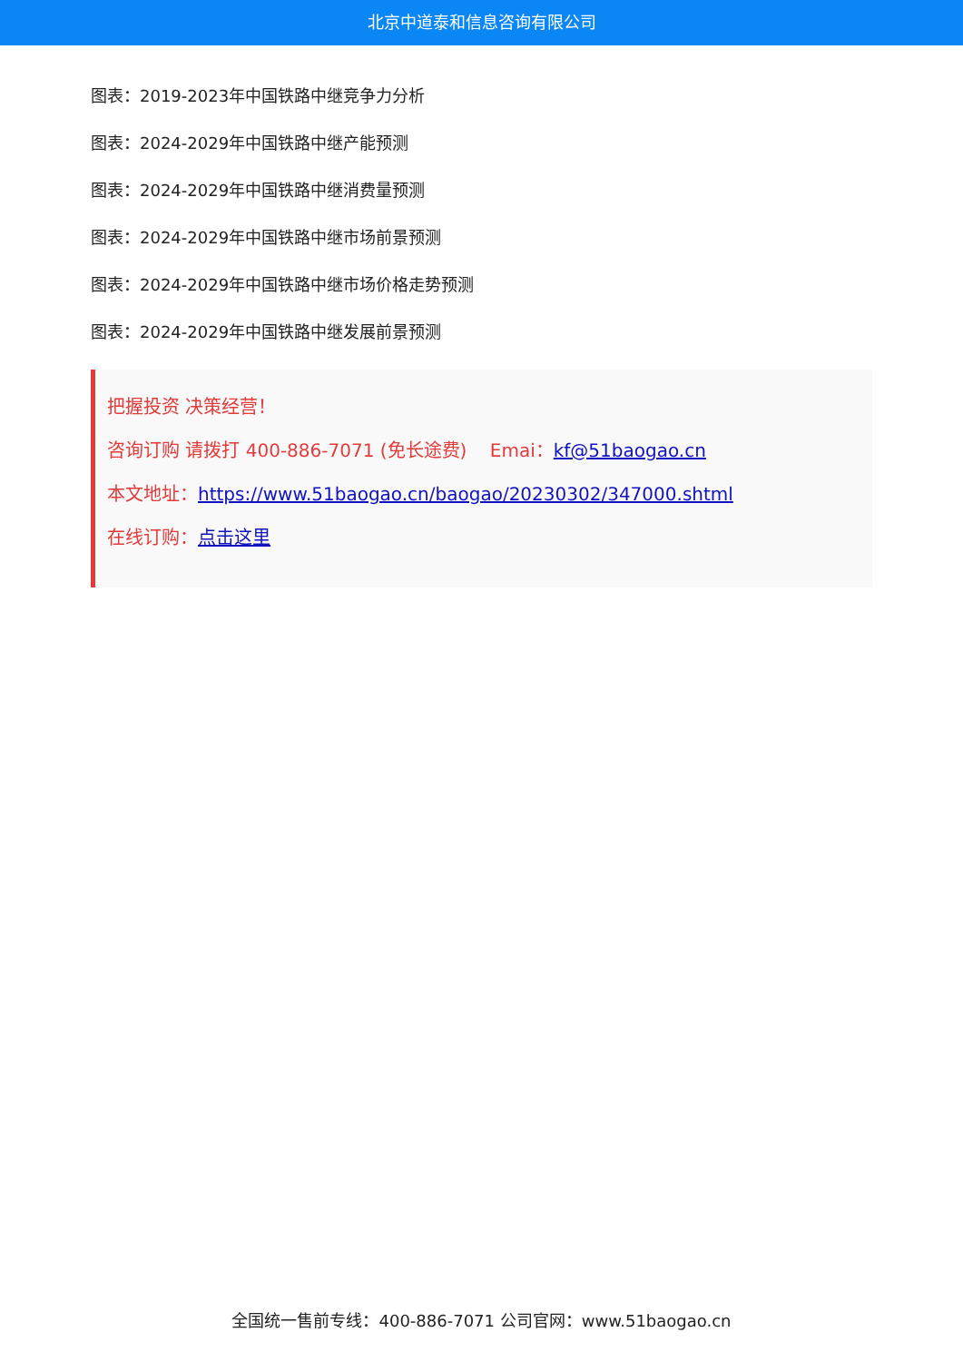北京中道泰和信息咨询有限公司
图表：2019-2023年中国铁路中继竞争力分析
图表：2024-2029年中国铁路中继产能预测
图表：2024-2029年中国铁路中继消费量预测
图表：2024-2029年中国铁路中继市场前景预测
图表：2024-2029年中国铁路中继市场价格走势预测
图表：2024-2029年中国铁路中继发展前景预测
把握投资 决策经营！
咨询订购 请拨打 400-886-7071 (免长途费) Emai：kf@51baogao.cn
本文地址：https://www.51baogao.cn/baogao/20230302/347000.shtml
在线订购：点击这里
全国统一售前专线：400-886-7071 公司官网：www.51baogao.cn